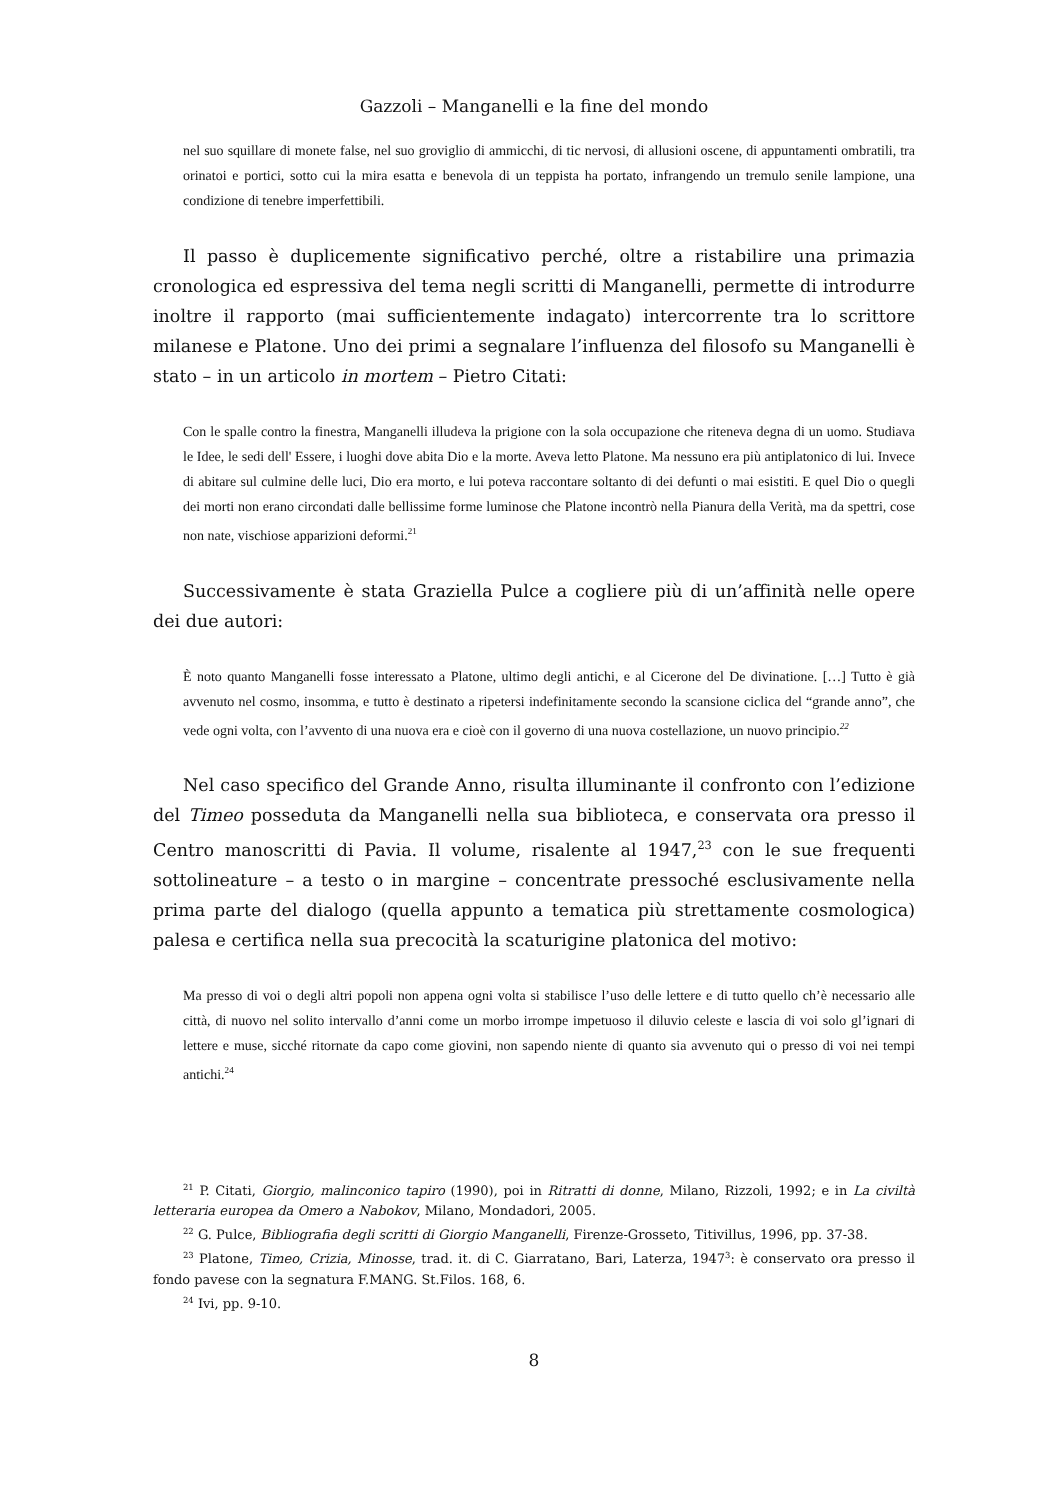Gazzoli – Manganelli e la fine del mondo
nel suo squillare di monete false, nel suo groviglio di ammicchi, di tic nervosi, di allusioni oscene, di appuntamenti ombratili, tra orinatoi e portici, sotto cui la mira esatta e benevola di un teppista ha portato, infrangendo un tremulo senile lampione, una condizione di tenebre imperfettibili.
Il passo è duplicemente significativo perché, oltre a ristabilire una primazia cronologica ed espressiva del tema negli scritti di Manganelli, permette di introdurre inoltre il rapporto (mai sufficientemente indagato) intercorrente tra lo scrittore milanese e Platone. Uno dei primi a segnalare l’influenza del filosofo su Manganelli è stato – in un articolo in mortem – Pietro Citati:
Con le spalle contro la finestra, Manganelli illudeva la prigione con la sola occupazione che riteneva degna di un uomo. Studiava le Idee, le sedi dell' Essere, i luoghi dove abita Dio e la morte. Aveva letto Platone. Ma nessuno era più antiplatonico di lui. Invece di abitare sul culmine delle luci, Dio era morto, e lui poteva raccontare soltanto di dei defunti o mai esistiti. E quel Dio o quegli dei morti non erano circondati dalle bellissime forme luminose che Platone incontrò nella Pianura della Verità, ma da spettri, cose non nate, vischiose apparizioni deformi.<sup>21</sup>
Successivamente è stata Graziella Pulce a cogliere più di un’affinità nelle opere dei due autori:
È noto quanto Manganelli fosse interessato a Platone, ultimo degli antichi, e al Cicerone del De divinatione. […] Tutto è già avvenuto nel cosmo, insomma, e tutto è destinato a ripetersi indefinitamente secondo la scansione ciclica del “grande anno”, che vede ogni volta, con l’avvento di una nuova era e cioè con il governo di una nuova costellazione, un nuovo principio.<sup>22</sup>
Nel caso specifico del Grande Anno, risulta illuminante il confronto con l’edizione del Timeo posseduta da Manganelli nella sua biblioteca, e conservata ora presso il Centro manoscritti di Pavia. Il volume, risalente al 1947,<sup>23</sup> con le sue frequenti sottolineature – a testo o in margine – concentrate pressoché esclusivamente nella prima parte del dialogo (quella appunto a tematica più strettamente cosmologica) palesa e certifica nella sua precocità la scaturigine platonica del motivo:
Ma presso di voi o degli altri popoli non appena ogni volta si stabilisce l’uso delle lettere e di tutto quello ch’è necessario alle città, di nuovo nel solito intervallo d’anni come un morbo irrompe impetuoso il diluvio celeste e lascia di voi solo gl’ignari di lettere e muse, sicché ritornate da capo come giovini, non sapendo niente di quanto sia avvenuto qui o presso di voi nei tempi antichi.<sup>24</sup>
<sup>21</sup> P. Citati, Giorgio, malinconico tapiro (1990), poi in Ritratti di donne, Milano, Rizzoli, 1992; e in La civiltà letteraria europea da Omero a Nabokov, Milano, Mondadori, 2005.
<sup>22</sup> G. Pulce, Bibliografia degli scritti di Giorgio Manganelli, Firenze-Grosseto, Titivillus, 1996, pp. 37-38.
<sup>23</sup> Platone, Timeo, Crizia, Minosse, trad. it. di C. Giarratano, Bari, Laterza, 1947<sup>3</sup>: è conservato ora presso il fondo pavese con la segnatura F.MANG. St.Filos. 168, 6.
<sup>24</sup> Ivi, pp. 9-10.
8